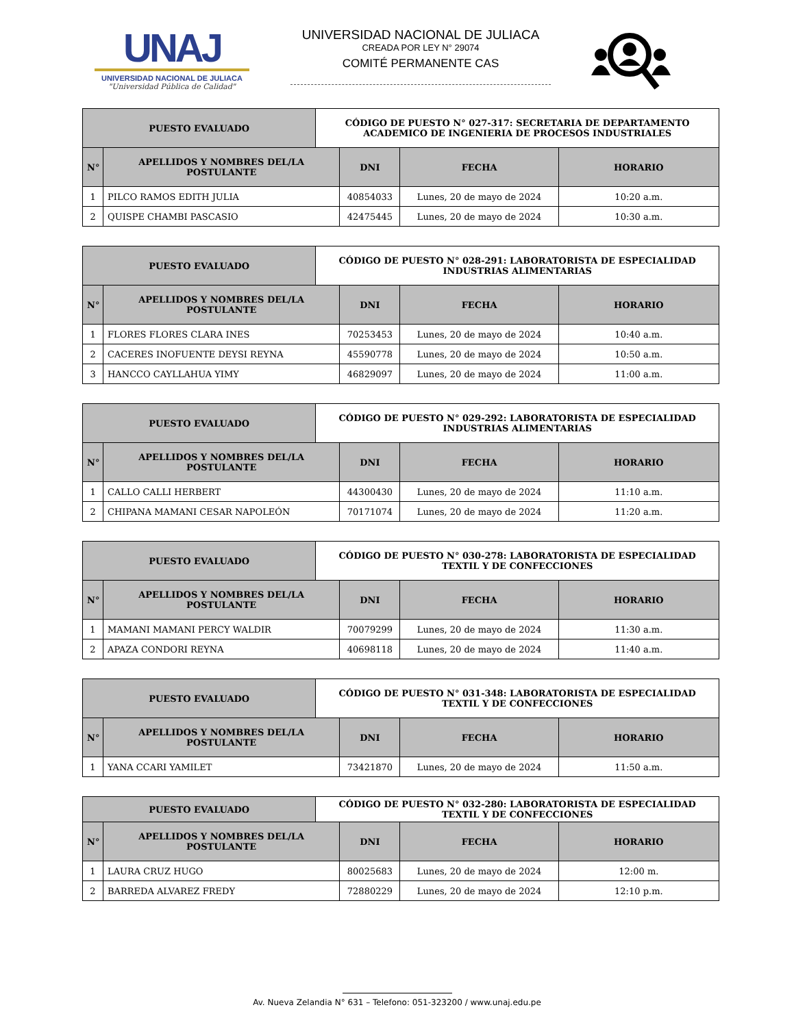UNAJ
UNIVERSIDAD NACIONAL DE JULIACA
"Universidad Pública de Calidad"
UNIVERSIDAD NACIONAL DE JULIACA
CREADA POR LEY N° 29074
COMITÉ PERMANENTE CAS
| PUESTO EVALUADO | | CÓDIGO DE PUESTO N° 027-317: SECRETARIA DE DEPARTAMENTO ACADEMICO DE INGENIERIA DE PROCESOS INDUSTRIALES | | | |
| --- | --- | --- | --- | --- | --- |
| N° | APELLIDOS Y NOMBRES DEL/LA POSTULANTE | | DNI | FECHA | HORARIO |
| 1 | PILCO RAMOS EDITH JULIA | | 40854033 | Lunes, 20 de mayo de 2024 | 10:20 a.m. |
| 2 | QUISPE CHAMBI PASCASIO | | 42475445 | Lunes, 20 de mayo de 2024 | 10:30 a.m. |
| PUESTO EVALUADO | | CÓDIGO DE PUESTO N° 028-291: LABORATORISTA DE ESPECIALIDAD INDUSTRIAS ALIMENTARIAS | | | |
| --- | --- | --- | --- | --- | --- |
| N° | APELLIDOS Y NOMBRES DEL/LA POSTULANTE | | DNI | FECHA | HORARIO |
| 1 | FLORES FLORES CLARA INES | | 70253453 | Lunes, 20 de mayo de 2024 | 10:40 a.m. |
| 2 | CACERES INOFUENTE DEYSI REYNA | | 45590778 | Lunes, 20 de mayo de 2024 | 10:50 a.m. |
| 3 | HANCCO CAYLLAHUA YIMY | | 46829097 | Lunes, 20 de mayo de 2024 | 11:00 a.m. |
| PUESTO EVALUADO | | CÓDIGO DE PUESTO N° 029-292: LABORATORISTA DE ESPECIALIDAD INDUSTRIAS ALIMENTARIAS | | | |
| --- | --- | --- | --- | --- | --- |
| N° | APELLIDOS Y NOMBRES DEL/LA POSTULANTE | | DNI | FECHA | HORARIO |
| 1 | CALLO CALLI HERBERT | | 44300430 | Lunes, 20 de mayo de 2024 | 11:10 a.m. |
| 2 | CHIPANA MAMANI CESAR NAPOLEÓN | | 70171074 | Lunes, 20 de mayo de 2024 | 11:20 a.m. |
| PUESTO EVALUADO | | CÓDIGO DE PUESTO N° 030-278: LABORATORISTA DE ESPECIALIDAD TEXTIL Y DE CONFECCIONES | | | |
| --- | --- | --- | --- | --- | --- |
| N° | APELLIDOS Y NOMBRES DEL/LA POSTULANTE | | DNI | FECHA | HORARIO |
| 1 | MAMANI MAMANI PERCY WALDIR | | 70079299 | Lunes, 20 de mayo de 2024 | 11:30 a.m. |
| 2 | APAZA CONDORI REYNA | | 40698118 | Lunes, 20 de mayo de 2024 | 11:40 a.m. |
| PUESTO EVALUADO | | CÓDIGO DE PUESTO N° 031-348: LABORATORISTA DE ESPECIALIDAD TEXTIL Y DE CONFECCIONES | | | |
| --- | --- | --- | --- | --- | --- |
| N° | APELLIDOS Y NOMBRES DEL/LA POSTULANTE | | DNI | FECHA | HORARIO |
| 1 | YANA CCARI YAMILET | | 73421870 | Lunes, 20 de mayo de 2024 | 11:50 a.m. |
| PUESTO EVALUADO | | CÓDIGO DE PUESTO N° 032-280: LABORATORISTA DE ESPECIALIDAD TEXTIL Y DE CONFECCIONES | | | |
| --- | --- | --- | --- | --- | --- |
| N° | APELLIDOS Y NOMBRES DEL/LA POSTULANTE | | DNI | FECHA | HORARIO |
| 1 | LAURA CRUZ HUGO | | 80025683 | Lunes, 20 de mayo de 2024 | 12:00 m. |
| 2 | BARREDA ALVAREZ FREDY | | 72880229 | Lunes, 20 de mayo de 2024 | 12:10 p.m. |
Av. Nueva Zelandia N° 631 – Telefono: 051-323200 / www.unaj.edu.pe